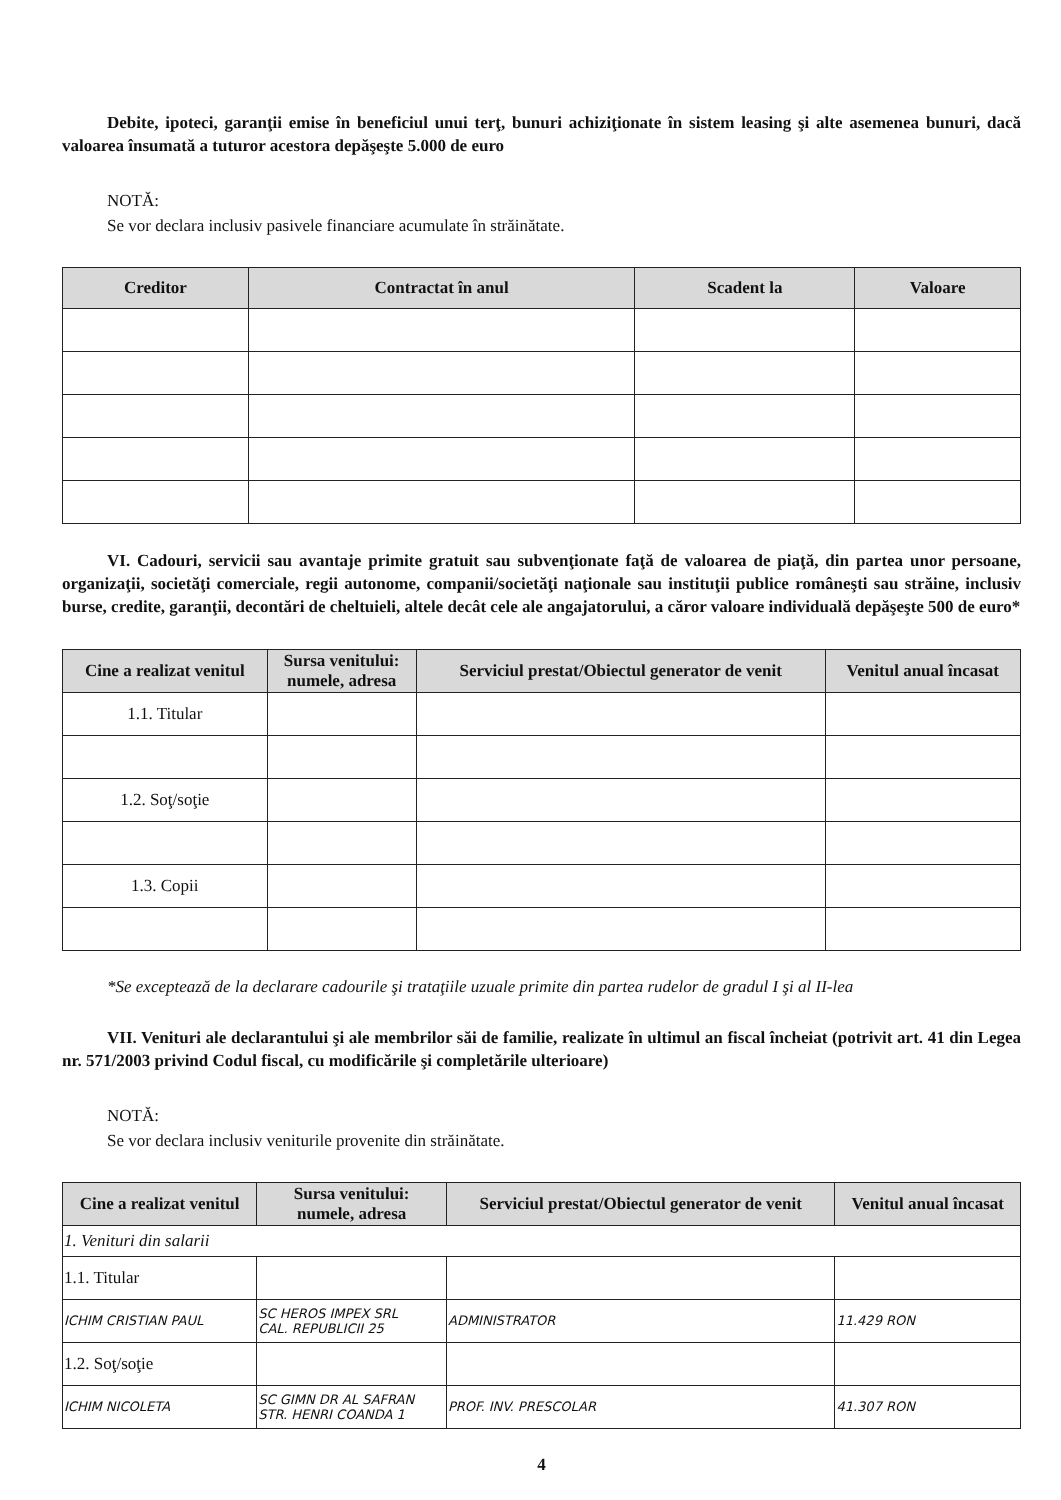Debite, ipoteci, garanţii emise în beneficiul unui terţ, bunuri achiziţionate în sistem leasing şi alte asemenea bunuri, dacă valoarea însumată a tuturor acestora depăşeşte 5.000 de euro
NOTĂ:
Se vor declara inclusiv pasivele financiare acumulate în străinătate.
| Creditor | Contractat în anul | Scadent la | Valoare |
| --- | --- | --- | --- |
VI. Cadouri, servicii sau avantaje primite gratuit sau subvenţionate faţă de valoarea de piaţă, din partea unor persoane, organizaţii, societăţi comerciale, regii autonome, companii/societăţi naţionale sau instituţii publice româneşti sau străine, inclusiv burse, credite, garanţii, decontări de cheltuieli, altele decât cele ale angajatorului, a căror valoare individuală depăşeşte 500 de euro*
| Cine a realizat venitul | Sursa venitului: numele, adresa | Serviciul prestat/Obiectul generator de venit | Venitul anual încasat |
| --- | --- | --- | --- |
| 1.1. Titular | | | |
| 1.2. Soţ/soţie | | | |
| 1.3. Copii | | | |
*Se exceptează de la declarare cadourile şi trataţiile uzuale primite din partea rudelor de gradul I şi al II-lea
VII. Venituri ale declarantului şi ale membrilor săi de familie, realizate în ultimul an fiscal încheiat (potrivit art. 41 din Legea nr. 571/2003 privind Codul fiscal, cu modificările şi completările ulterioare)
NOTĂ:
Se vor declara inclusiv veniturile provenite din străinătate.
| Cine a realizat venitul | Sursa venitului: numele, adresa | Serviciul prestat/Obiectul generator de venit | Venitul anual încasat |
| --- | --- | --- | --- |
| 1. Venituri din salarii | | | |
| 1.1. Titular | | | |
| ICHIM CRISTIAN PAUL | SC HEROS IMPEX SRL CAL. REPUBLICII 25 | ADMINISTRATOR | 11.429 RON |
| 1.2. Soţ/soţie | | | |
| ICHIM NICOLETA | SC GIMN DR AL SAFRAN STR. HENRI COANDA 1 | PROF. INV. PRESCOLAR | 41.307 RON |
4